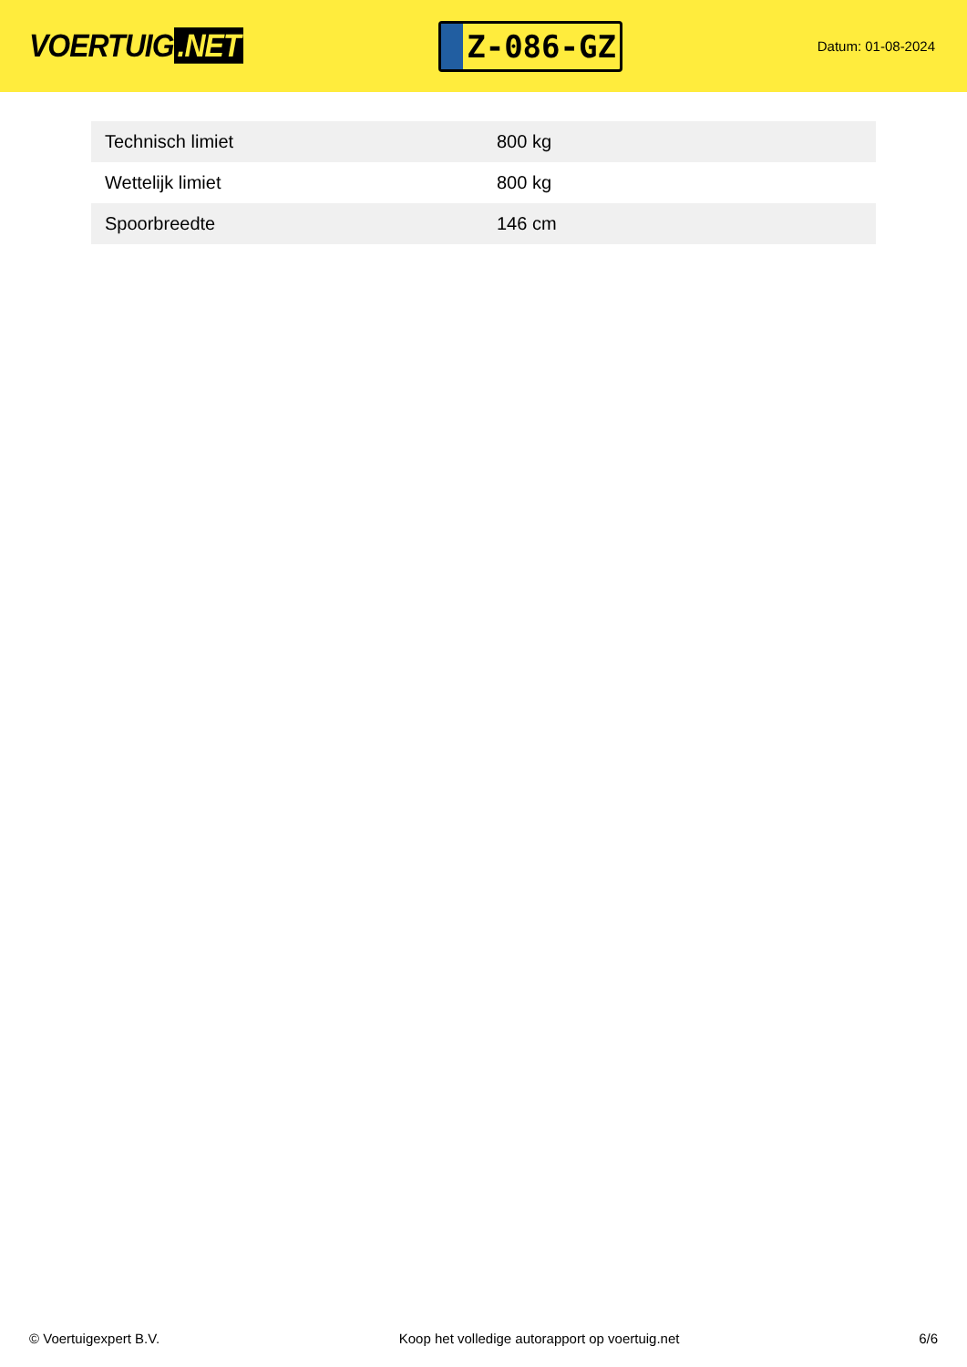VOERTUIG.NET
Z-086-GZ
Datum: 01-08-2024
| Technisch limiet | 800 kg |
| Wettelijk limiet | 800 kg |
| Spoorbreedte | 146 cm |
© Voertuigexpert B.V. Koop het volledige autorapport op voertuig.net 6/6